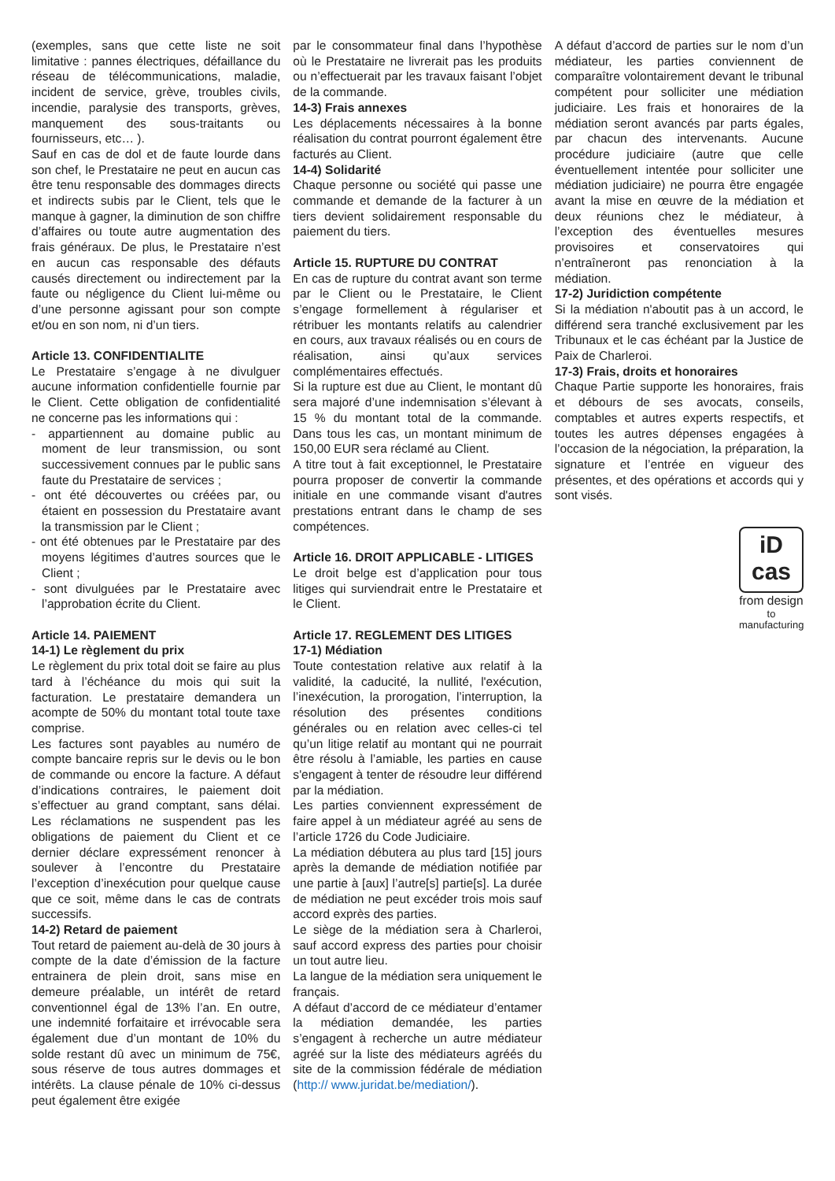(exemples, sans que cette liste ne soit limitative : pannes électriques, défaillance du réseau de télécommunications, maladie, incident de service, grève, troubles civils, incendie, paralysie des transports, grèves, manquement des sous-traitants ou fournisseurs, etc… ).
Sauf en cas de dol et de faute lourde dans son chef, le Prestataire ne peut en aucun cas être tenu responsable des dommages directs et indirects subis par le Client, tels que le manque à gagner, la diminution de son chiffre d’affaires ou toute autre augmentation des frais généraux. De plus, le Prestataire n’est en aucun cas responsable des défauts causés directement ou indirectement par la faute ou négligence du Client lui-même ou d’une personne agissant pour son compte et/ou en son nom, ni d’un tiers.
Article 13. CONFIDENTIALITE
Le Prestataire s’engage à ne divulguer aucune information confidentielle fournie par le Client. Cette obligation de confidentialité ne concerne pas les informations qui :
- appartiennent au domaine public au moment de leur transmission, ou sont successivement connues par le public sans faute du Prestataire de services ;
- ont été découvertes ou créées par, ou étaient en possession du Prestataire avant la transmission par le Client ;
- ont été obtenues par le Prestataire par des moyens légitimes d’autres sources que le Client ;
- sont divulguées par le Prestataire avec l’approbation écrite du Client.
Article 14. PAIEMENT
14-1) Le règlement du prix
Le règlement du prix total doit se faire au plus tard à l’échéance du mois qui suit la facturation. Le prestataire demandera un acompte de 50% du montant total toute taxe comprise.
Les factures sont payables au numéro de compte bancaire repris sur le devis ou le bon de commande ou encore la facture. A défaut d’indications contraires, le paiement doit s’effectuer au grand comptant, sans délai. Les réclamations ne suspendent pas les obligations de paiement du Client et ce dernier déclare expressément renoncer à soulever à l’encontre du Prestataire l’exception d’inexécution pour quelque cause que ce soit, même dans le cas de contrats successifs.
14-2) Retard de paiement
Tout retard de paiement au-delà de 30 jours à compte de la date d’émission de la facture entrainera de plein droit, sans mise en demeure préalable, un intérêt de retard conventionnel égal de 13% l’an. En outre, une indemnité forfaitaire et irrévocable sera également due d’un montant de 10% du solde restant dû avec un minimum de 75€, sous réserve de tous autres dommages et intérêts. La clause pénale de 10% ci-dessus peut également être exigée
par le consommateur final dans l’hypothèse où le Prestataire ne livrerait pas les produits ou n’effectuerait par les travaux faisant l’objet de la commande.
14-3) Frais annexes
Les déplacements nécessaires à la bonne réalisation du contrat pourront également être facturés au Client.
14-4) Solidarité
Chaque personne ou société qui passe une commande et demande de la facturer à un tiers devient solidairement responsable du paiement du tiers.
Article 15. RUPTURE DU CONTRAT
En cas de rupture du contrat avant son terme par le Client ou le Prestataire, le Client s’engage formellement à régulariser et rétribuer les montants relatifs au calendrier en cours, aux travaux réalisés ou en cours de réalisation, ainsi qu’aux services complémentaires effectués.
Si la rupture est due au Client, le montant dû sera majoré d’une indemnisation s’élevant à 15 % du montant total de la commande. Dans tous les cas, un montant minimum de 150,00 EUR sera réclamé au Client.
A titre tout à fait exceptionnel, le Prestataire pourra proposer de convertir la commande initiale en une commande visant d'autres prestations entrant dans le champ de ses compétences.
Article 16. DROIT APPLICABLE - LITIGES
Le droit belge est d’application pour tous litiges qui surviendrait entre le Prestataire et le Client.
Article 17. REGLEMENT DES LITIGES
17-1) Médiation
Toute contestation relative aux relatif à la validité, la caducité, la nullité, l'exécution, l’inexécution, la prorogation, l’interruption, la résolution des présentes conditions générales ou en relation avec celles-ci tel qu’un litige relatif au montant qui ne pourrait être résolu à l’amiable, les parties en cause s'engagent à tenter de résoudre leur différend par la médiation.
Les parties conviennent expressément de faire appel à un médiateur agréé au sens de l’article 1726 du Code Judiciaire.
La médiation débutera au plus tard [15] jours après la demande de médiation notifiée par une partie à [aux] l’autre[s] partie[s]. La durée de médiation ne peut excéder trois mois sauf accord exprès des parties.
Le siège de la médiation sera à Charleroi, sauf accord express des parties pour choisir un tout autre lieu.
La langue de la médiation sera uniquement le français.
A défaut d’accord de ce médiateur d’entamer la médiation demandée, les parties s’engagent à recherche un autre médiateur agréé sur la liste des médiateurs agréés du site de la commission fédérale de médiation (http:// www.juridat.be/mediation/).
A défaut d’accord de parties sur le nom d’un médiateur, les parties conviennent de comparaître volontairement devant le tribunal compétent pour solliciter une médiation judiciaire. Les frais et honoraires de la médiation seront avancés par parts égales, par chacun des intervenants. Aucune procédure judiciaire (autre que celle éventuellement intentée pour solliciter une médiation judiciaire) ne pourra être engagée avant la mise en œuvre de la médiation et deux réunions chez le médiateur, à l’exception des éventuelles mesures provisoires et conservatoires qui n’entraîneront pas renonciation à la médiation.
17-2) Juridiction compétente
Si la médiation n'aboutit pas à un accord, le différend sera tranché exclusivement par les Tribunaux et le cas échéant par la Justice de Paix de Charleroi.
17-3) Frais, droits et honoraires
Chaque Partie supporte les honoraires, frais et débours de ses avocats, conseils, comptables et autres experts respectifs, et toutes les autres dépenses engagées à l’occasion de la négociation, la préparation, la signature et l’entrée en vigueur des présentes, et des opérations et accords qui y sont visés.
iD
cas
from design
to manufacturing